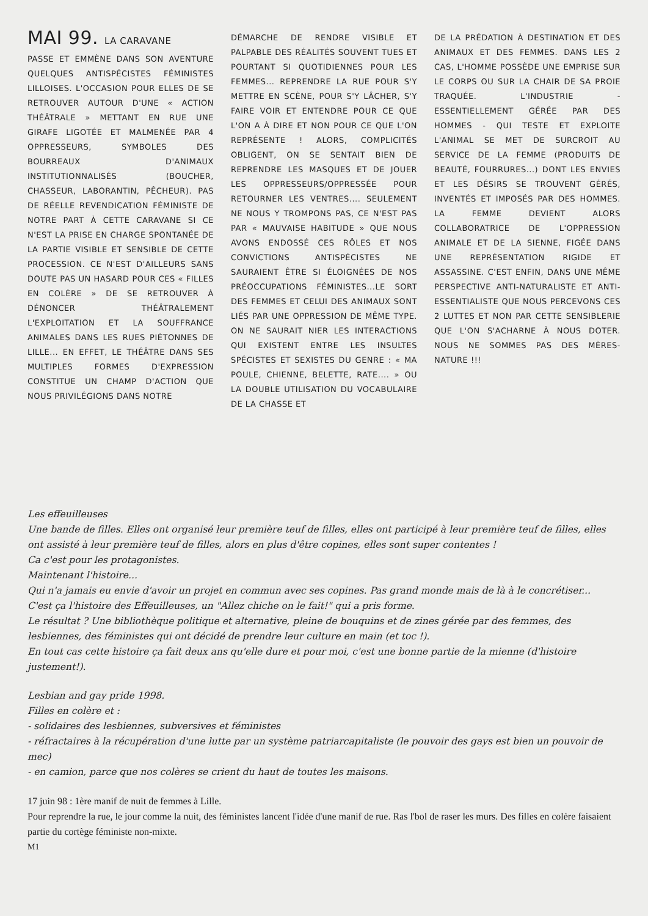MAI 99. LA CARAVANE
PASSE ET EMMÈNE DANS SON AVENTURE QUELQUES ANTISPÉCISTES FÉMINISTES LILLOISES. L'OCCASION POUR ELLES DE SE RETROUVER AUTOUR D'UNE « ACTION THÉÂTRALE » METTANT EN RUE UNE GIRAFE LIGOTÉE ET MALMENÉE PAR 4 OPPRESSEURS, SYMBOLES DES BOURREAUX D'ANIMAUX INSTITUTIONNALISÉS (BOUCHER, CHASSEUR, LABORANTIN, PÊCHEUR). PAS DE RÉELLE REVENDICATION FÉMINISTE DE NOTRE PART À CETTE CARAVANE SI CE N'EST LA PRISE EN CHARGE SPONTANÉE DE LA PARTIE VISIBLE ET SENSIBLE DE CETTE PROCESSION. CE N'EST D'AILLEURS SANS DOUTE PAS UN HASARD POUR CES « FILLES EN COLÈRE » DE SE RETROUVER À DÉNONCER THÉÂTRALEMENT L'EXPLOITATION ET LA SOUFFRANCE ANIMALES DANS LES RUES PIÉTONNES DE LILLE... EN EFFET, LE THÉÂTRE DANS SES MULTIPLES FORMES D'EXPRESSION CONSTITUE UN CHAMP D'ACTION QUE NOUS PRIVILÉGIONS DANS NOTRE
DÉMARCHE DE RENDRE VISIBLE ET PALPABLE DES RÉALITÉS SOUVENT TUES ET POURTANT SI QUOTIDIENNES POUR LES FEMMES... REPRENDRE LA RUE POUR S'Y METTRE EN SCÈNE, POUR S'Y LÂCHER, S'Y FAIRE VOIR ET ENTENDRE POUR CE QUE L'ON A À DIRE ET NON POUR CE QUE L'ON REPRÉSENTE ! ALORS, COMPLICITÉS OBLIGENT, ON SE SENTAIT BIEN DE REPRENDRE LES MASQUES ET DE JOUER LES OPPRESSEURS/OPPRESSÉE POUR RETOURNER LES VENTRES.... SEULEMENT NE NOUS Y TROMPONS PAS, CE N'EST PAS PAR « MAUVAISE HABITUDE » QUE NOUS AVONS ENDOSSÉ CES RÔLES ET NOS CONVICTIONS ANTISPÉCISTES NE SAURAIENT ÊTRE SI ÉLOIGNÉES DE NOS PRÉOCCUPATIONS FÉMINISTES...LE SORT DES FEMMES ET CELUI DES ANIMAUX SONT LIÉS PAR UNE OPPRESSION DE MÊME TYPE. ON NE SAURAIT NIER LES INTERACTIONS QUI EXISTENT ENTRE LES INSULTES SPÉCISTES ET SEXISTES DU GENRE : « MA POULE, CHIENNE, BELETTE, RATE.... » OU LA DOUBLE UTILISATION DU VOCABULAIRE DE LA CHASSE ET
DE LA PRÉDATION À DESTINATION ET DES ANIMAUX ET DES FEMMES. DANS LES 2 CAS, L'HOMME POSSÈDE UNE EMPRISE SUR LE CORPS OU SUR LA CHAIR DE SA PROIE TRAQUÉE. L'INDUSTRIE - ESSENTIELLEMENT GÉRÉE PAR DES HOMMES - QUI TESTE ET EXPLOITE L'ANIMAL SE MET DE SURCROIT AU SERVICE DE LA FEMME (PRODUITS DE BEAUTÉ, FOURRURES...) DONT LES ENVIES ET LES DÉSIRS SE TROUVENT GÉRÉS, INVENTÉS ET IMPOSÉS PAR DES HOMMES. LA FEMME DEVIENT ALORS COLLABORATRICE DE L'OPPRESSION ANIMALE ET DE LA SIENNE, FIGÉE DANS UNE REPRÉSENTATION RIGIDE ET ASSASSINE. C'EST ENFIN, DANS UNE MÊME PERSPECTIVE ANTI-NATURALISTE ET ANTI-ESSENTIALISTE QUE NOUS PERCEVONS CES 2 LUTTES ET NON PAR CETTE SENSIBLERIE QUE L'ON S'ACHARNE À NOUS DOTER. NOUS NE SOMMES PAS DES MÈRES- NATURE !!!
Les effeuilleuses
Une bande de filles. Elles ont organisé leur première teuf de filles, elles ont participé à leur première teuf de filles, elles ont assisté à leur première teuf de filles, alors en plus d'être copines, elles sont super contentes !
Ca c'est pour les protagonistes.
Maintenant l'histoire...
Qui n'a jamais eu envie d'avoir un projet en commun avec ses copines. Pas grand monde mais de là à le concrétiser...
C'est ça l'histoire des Effeuilleuses, un "Allez chiche on le fait!" qui a pris forme.
Le résultat ? Une bibliothèque politique et alternative, pleine de bouquins et de zines gérée par des femmes, des lesbiennes, des féministes qui ont décidé de prendre leur culture en main (et toc !).
En tout cas cette histoire ça fait deux ans qu'elle dure et pour moi, c'est une bonne partie de la mienne (d'histoire justement!).
Lesbian and gay pride 1998.
Filles en colère et :
- solidaires des lesbiennes, subversives et féministes
- réfractaires à la récupération d'une lutte par un système patriarcapitaliste (le pouvoir des gays est bien un pouvoir de mec)
- en camion, parce que nos colères se crient du haut de toutes les maisons.
17 juin 98 : 1ère manif de nuit de femmes à Lille.
Pour reprendre la rue, le jour comme la nuit, des féministes lancent l'idée d'une manif de rue. Ras l'bol de raser les murs. Des filles en colère faisaient partie du cortège féministe non-mixte.
M1